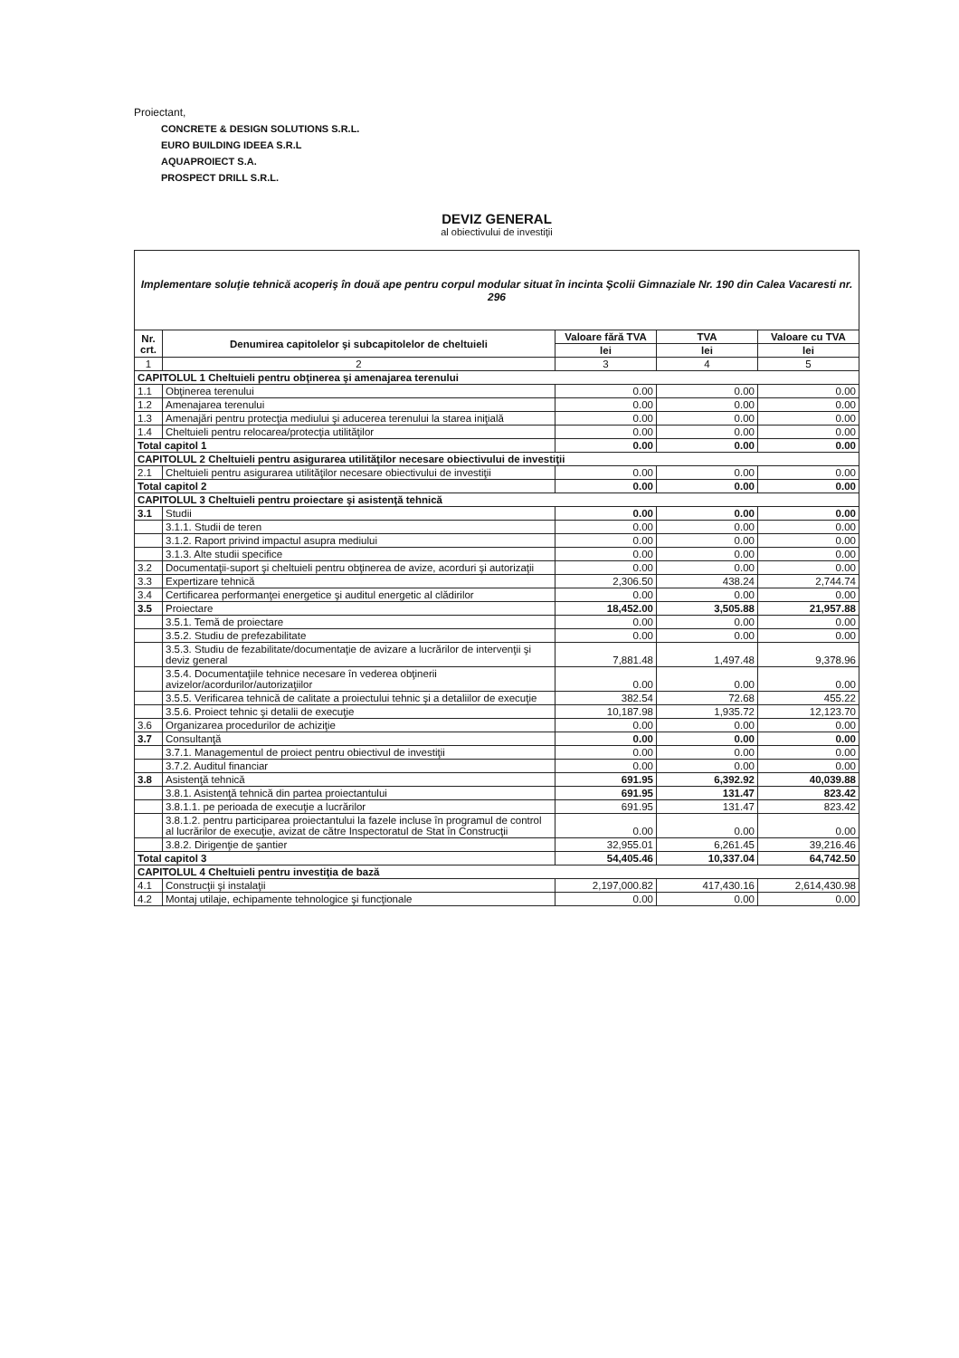Proiectant,
CONCRETE & DESIGN SOLUTIONS S.R.L.
EURO BUILDING IDEEA S.R.L
AQUAPROIECT S.A.
PROSPECT DRILL S.R.L.
DEVIZ GENERAL
al obiectivului de investiţii
| Implementare soluţie tehnică acoperiş în două ape pentru corpul modular situat în incinta Şcolii Gimnaziale Nr. 190 din Calea Vacaresti nr. 296 | | | | |
| Nr. crt. | Denumirea capitolelor şi subcapitolelor de cheltuieli | Valoare fără TVA | TVA | Valoare cu TVA |
| | | lei | lei | lei |
| 1 | 2 | 3 | 4 | 5 |
| CAPITOLUL 1 Cheltuieli pentru obţinerea şi amenajarea terenului | | | | |
| 1.1 | Obţinerea terenului | 0.00 | 0.00 | 0.00 |
| 1.2 | Amenajarea terenului | 0.00 | 0.00 | 0.00 |
| 1.3 | Amenajări pentru protecţia mediului şi aducerea terenului la starea iniţială | 0.00 | 0.00 | 0.00 |
| 1.4 | Cheltuieli pentru relocarea/protecţia utilităţilor | 0.00 | 0.00 | 0.00 |
| Total capitol 1 | | 0.00 | 0.00 | 0.00 |
| CAPITOLUL 2 Cheltuieli pentru asigurarea utilităţilor necesare obiectivului de investiţii | | | | |
| 2.1 | Cheltuieli pentru asigurarea utilităţilor necesare obiectivului de investiţii | 0.00 | 0.00 | 0.00 |
| Total capitol 2 | | 0.00 | 0.00 | 0.00 |
| CAPITOLUL 3 Cheltuieli pentru proiectare şi asistenţă tehnică | | | | |
| 3.1 | Studii | 0.00 | 0.00 | 0.00 |
| | 3.1.1. Studii de teren | 0.00 | 0.00 | 0.00 |
| | 3.1.2. Raport privind impactul asupra mediului | 0.00 | 0.00 | 0.00 |
| | 3.1.3. Alte studii specifice | 0.00 | 0.00 | 0.00 |
| 3.2 | Documentaţii-suport şi cheltuieli pentru obţinerea de avize, acorduri şi autorizaţii | 0.00 | 0.00 | 0.00 |
| 3.3 | Expertizare tehnică | 2,306.50 | 438.24 | 2,744.74 |
| 3.4 | Certificarea performanţei energetice şi auditul energetic al clădirilor | 0.00 | 0.00 | 0.00 |
| 3.5 | Proiectare | 18,452.00 | 3,505.88 | 21,957.88 |
| | 3.5.1. Temă de proiectare | 0.00 | 0.00 | 0.00 |
| | 3.5.2. Studiu de prefezabilitate | 0.00 | 0.00 | 0.00 |
| | 3.5.3. Studiu de fezabilitate/documentaţie de avizare a lucrărilor de intervenţii şi deviz general | 7,881.48 | 1,497.48 | 9,378.96 |
| | 3.5.4. Documentaţiile tehnice necesare în vederea obţinerii avizelor/acordurilor/autorizaţiilor | 0.00 | 0.00 | 0.00 |
| | 3.5.5. Verificarea tehnică de calitate a proiectului tehnic şi a detaliilor de execuţie | 382.54 | 72.68 | 455.22 |
| | 3.5.6. Proiect tehnic şi detalii de execuţie | 10,187.98 | 1,935.72 | 12,123.70 |
| 3.6 | Organizarea procedurilor de achiziţie | 0.00 | 0.00 | 0.00 |
| 3.7 | Consultanţă | 0.00 | 0.00 | 0.00 |
| | 3.7.1. Managementul de proiect pentru obiectivul de investiţii | 0.00 | 0.00 | 0.00 |
| | 3.7.2. Auditul financiar | 0.00 | 0.00 | 0.00 |
| 3.8 | Asistenţă tehnică | 691.95 | 6,392.92 | 40,039.88 |
| | 3.8.1. Asistenţă tehnică din partea proiectantului | 691.95 | 131.47 | 823.42 |
| | 3.8.1.1. pe perioada de execuţie a lucrărilor | 691.95 | 131.47 | 823.42 |
| | 3.8.1.2. pentru participarea proiectantului la fazele incluse în programul de control al lucrărilor de execuţie, avizat de către Inspectoratul de Stat în Construcţii | 0.00 | 0.00 | 0.00 |
| | 3.8.2. Dirigenţie de şantier | 32,955.01 | 6,261.45 | 39,216.46 |
| Total capitol 3 | | 54,405.46 | 10,337.04 | 64,742.50 |
| CAPITOLUL 4 Cheltuieli pentru investiţia de bază | | | | |
| 4.1 | Construcţii şi instalaţii | 2,197,000.82 | 417,430.16 | 2,614,430.98 |
| 4.2 | Montaj utilaje, echipamente tehnologice şi funcţionale | 0.00 | 0.00 | 0.00 |